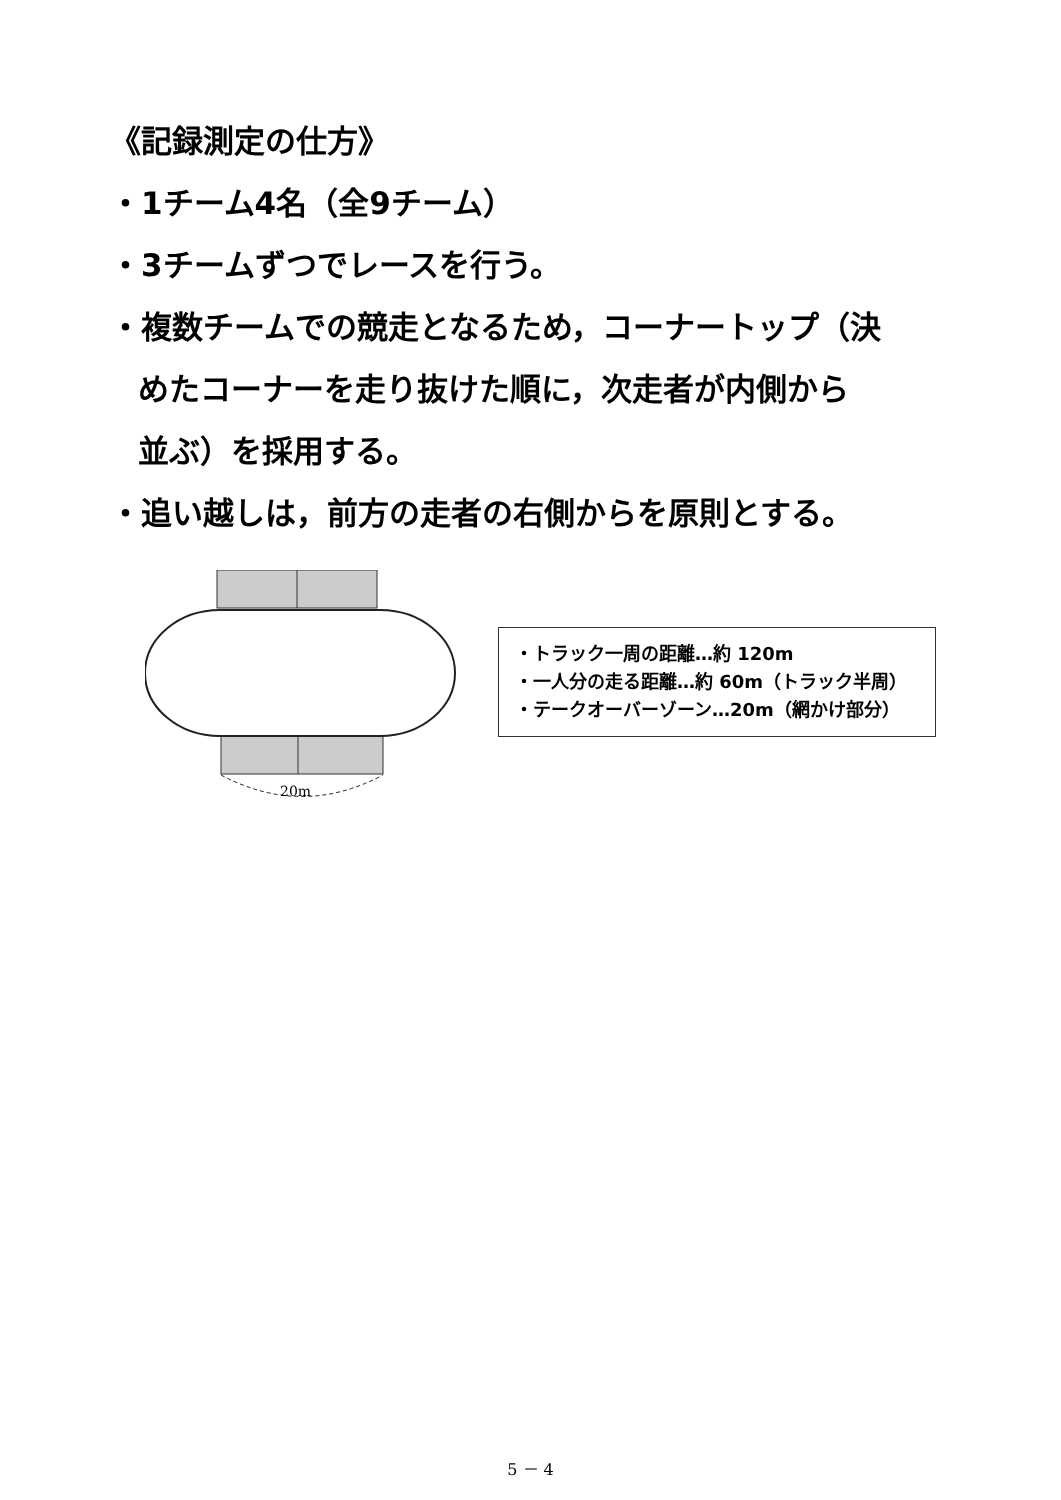《記録測定の仕方》
・1チーム4名（全9チーム）
・3チームずつでレースを行う。
・複数チームでの競走となるため，コーナートップ（決
めたコーナーを走り抜けた順に，次走者が内側から
並ぶ）を採用する。
・追い越しは，前方の走者の右側からを原則とする。
20m
・トラック一周の距離…約 120m
・一人分の走る距離…約 60m（トラック半周）
・テークオーバーゾーン…20m（網かけ部分）
5 － 4